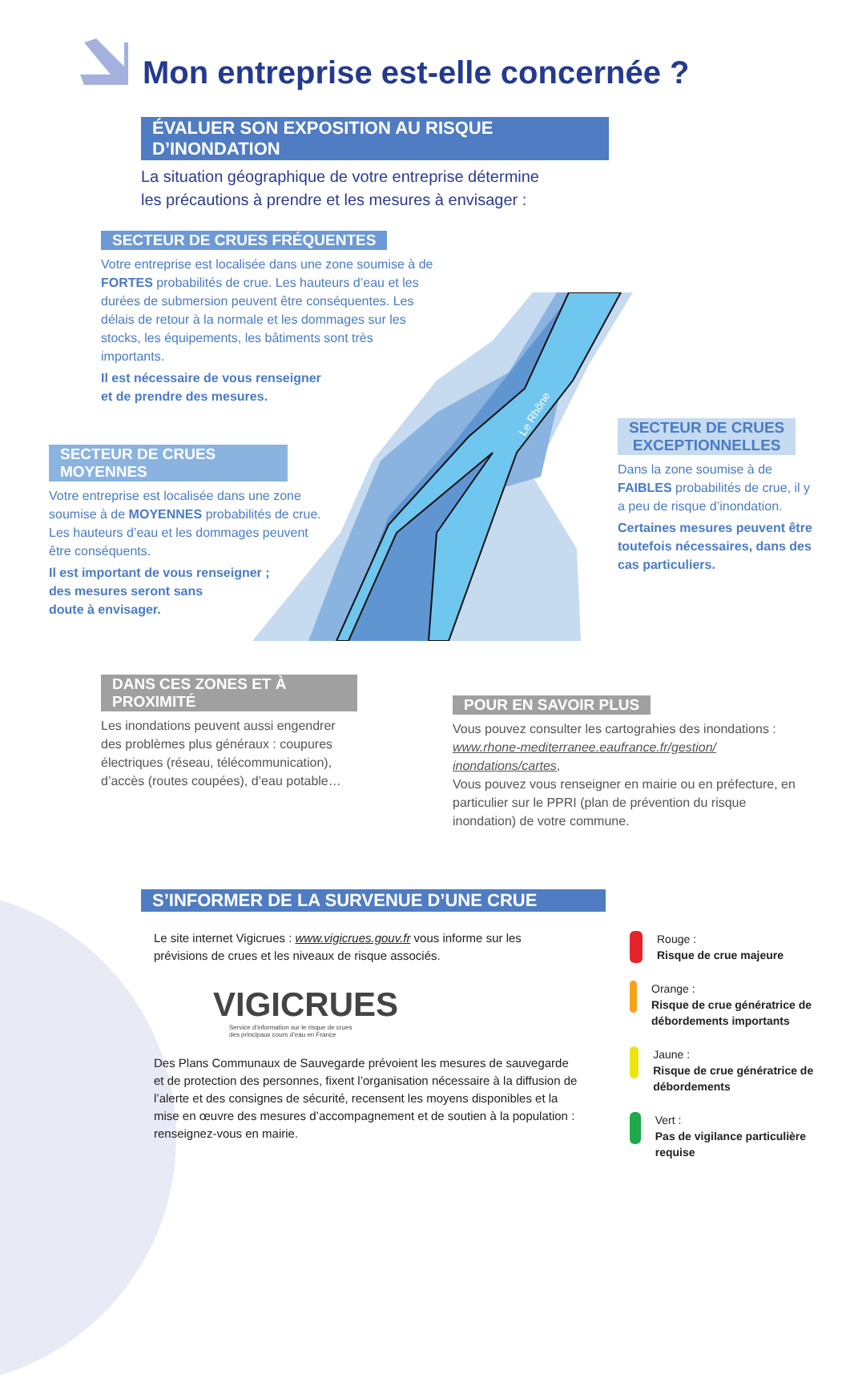Mon entreprise est-elle concernée ?
ÉVALUER SON EXPOSITION AU RISQUE D’INONDATION
La situation géographique de votre entreprise détermine
les précautions à prendre et les mesures à envisager :
Le Rhône
SECTEUR DE CRUES FRÉQUENTES
Votre entreprise est localisée dans une zone soumise à de FORTES probabilités de crue. Les hauteurs d’eau et les durées de submersion peuvent être conséquentes. Les délais de retour à la normale et les dommages sur les stocks, les équipements, les bâtiments sont très importants.
Il est nécessaire de vous renseigner
et de prendre des mesures.
SECTEUR DE CRUES MOYENNES
Votre entreprise est localisée dans une zone soumise à de MOYENNES probabilités de crue. Les hauteurs d’eau et les dommages peuvent être conséquents.
Il est important de vous renseigner ;
des mesures seront sans
doute à envisager.
SECTEUR DE CRUES
EXCEPTIONNELLES
Dans la zone soumise à de FAIBLES probabilités de crue, il y a peu de risque d’inondation.
Certaines mesures peuvent être toutefois nécessaires, dans des cas particuliers.
DANS CES ZONES ET À PROXIMITÉ
Les inondations peuvent aussi engendrer des problèmes plus généraux : coupures électriques (réseau, télécommunication), d’accès (routes coupées), d’eau potable…
POUR EN SAVOIR PLUS
Vous pouvez consulter les cartograhies des inondations : www.rhone-mediterranee.eaufrance.fr/gestion/ inondations/cartes,
Vous pouvez vous renseigner en mairie ou en préfecture, en particulier sur le PPRI (plan de prévention du risque inondation) de votre commune.
S’INFORMER DE LA SURVENUE D’UNE CRUE
Le site internet Vigicrues : www.vigicrues.gouv.fr vous informe sur les prévisions de crues et les niveaux de risque associés.
VIGICRUES
Service d’information sur le risque de crues
des principaux cours d’eau en France
Des Plans Communaux de Sauvegarde prévoient les mesures de sauvegarde et de protection des personnes, fixent l’organisation nécessaire à la diffusion de l’alerte et des consignes de sécurité, recensent les moyens disponibles et la mise en œuvre des mesures d’accompagnement et de soutien à la population : renseignez-vous en mairie.
Rouge :
Risque de crue majeure
Orange :
Risque de crue génératrice de débordements importants
Jaune :
Risque de crue génératrice de débordements
Vert :
Pas de vigilance particulière requise